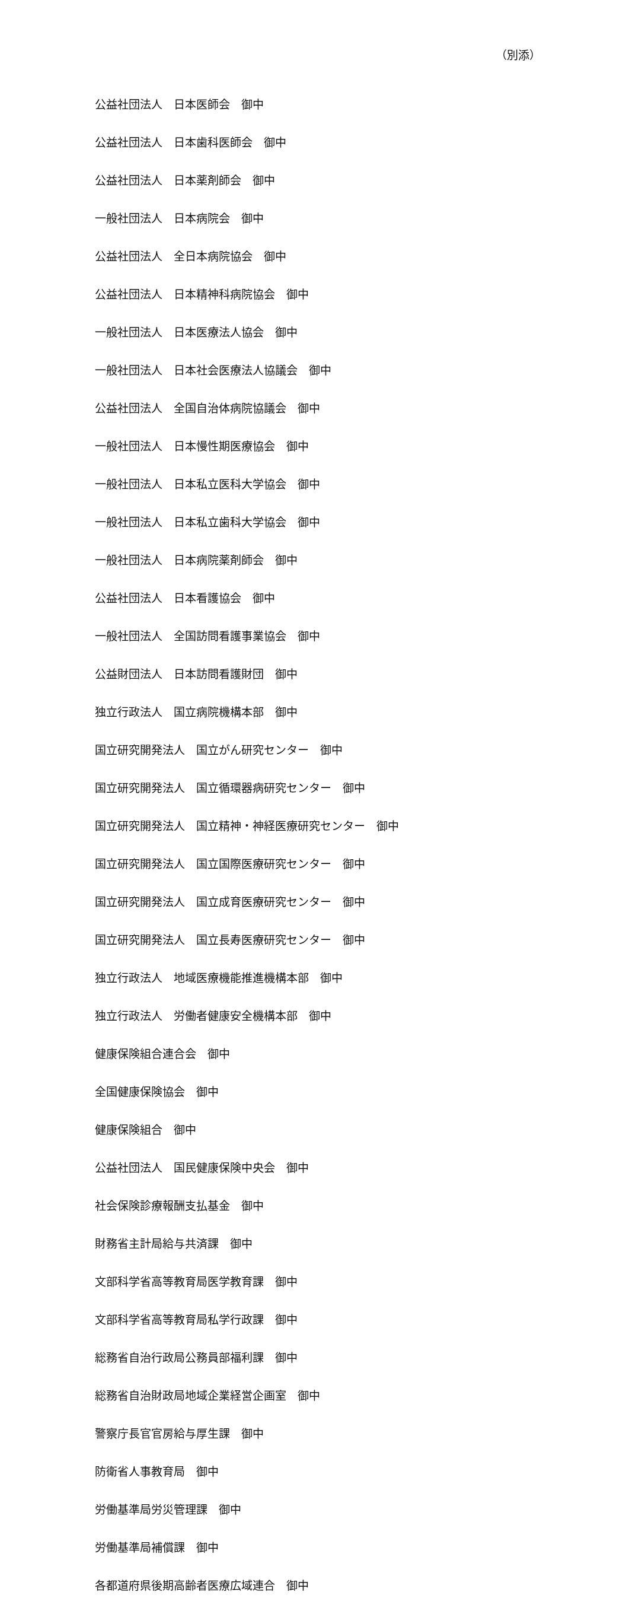（別添）
公益社団法人　日本医師会　御中
公益社団法人　日本歯科医師会　御中
公益社団法人　日本薬剤師会　御中
一般社団法人　日本病院会　御中
公益社団法人　全日本病院協会　御中
公益社団法人　日本精神科病院協会　御中
一般社団法人　日本医療法人協会　御中
一般社団法人　日本社会医療法人協議会　御中
公益社団法人　全国自治体病院協議会　御中
一般社団法人　日本慢性期医療協会　御中
一般社団法人　日本私立医科大学協会　御中
一般社団法人　日本私立歯科大学協会　御中
一般社団法人　日本病院薬剤師会　御中
公益社団法人　日本看護協会　御中
一般社団法人　全国訪問看護事業協会　御中
公益財団法人　日本訪問看護財団　御中
独立行政法人　国立病院機構本部　御中
国立研究開発法人　国立がん研究センター　御中
国立研究開発法人　国立循環器病研究センター　御中
国立研究開発法人　国立精神・神経医療研究センター　御中
国立研究開発法人　国立国際医療研究センター　御中
国立研究開発法人　国立成育医療研究センター　御中
国立研究開発法人　国立長寿医療研究センター　御中
独立行政法人　地域医療機能推進機構本部　御中
独立行政法人　労働者健康安全機構本部　御中
健康保険組合連合会　御中
全国健康保険協会　御中
健康保険組合　御中
公益社団法人　国民健康保険中央会　御中
社会保険診療報酬支払基金　御中
財務省主計局給与共済課　御中
文部科学省高等教育局医学教育課　御中
文部科学省高等教育局私学行政課　御中
総務省自治行政局公務員部福利課　御中
総務省自治財政局地域企業経営企画室　御中
警察庁長官官房給与厚生課　御中
防衛省人事教育局　御中
労働基準局労災管理課　御中
労働基準局補償課　御中
各都道府県後期高齢者医療広域連合　御中